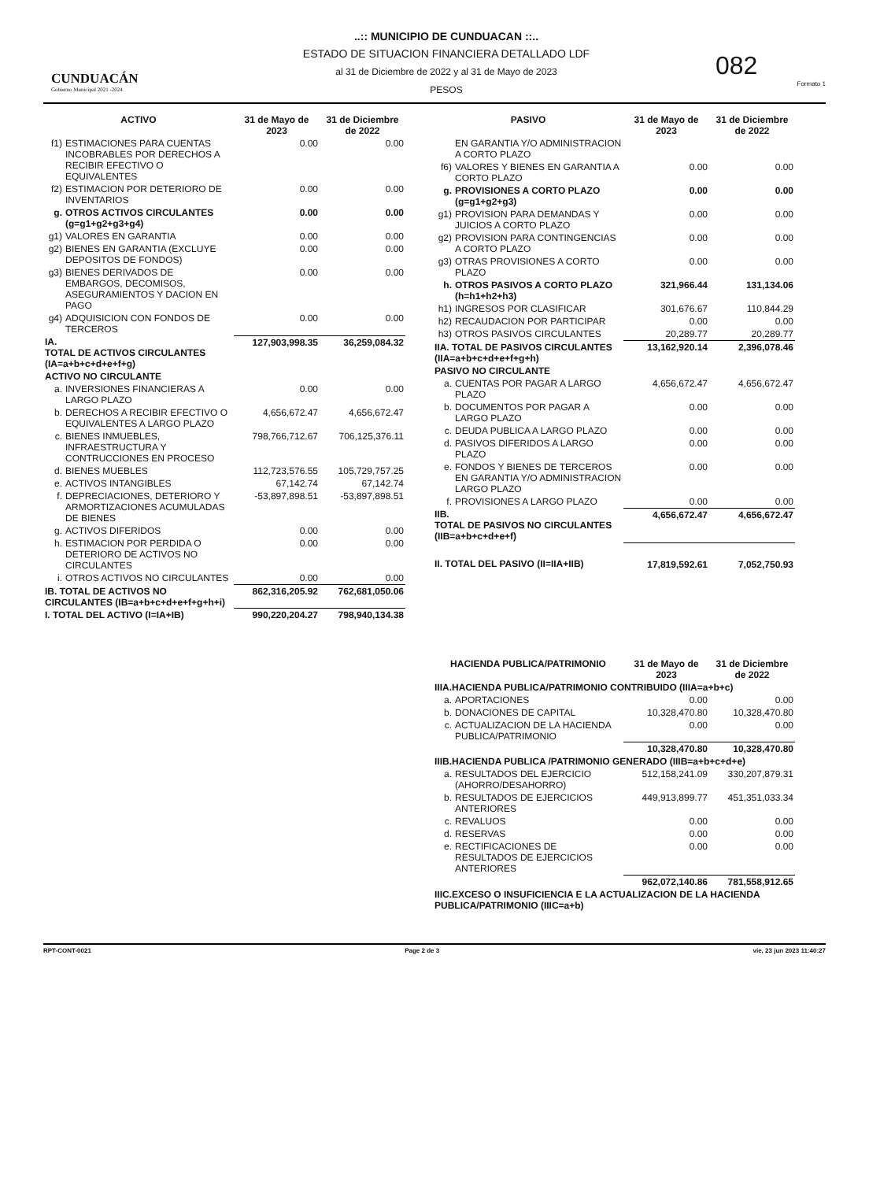CUNDUACÁN
Gobierno Municipal 2021 -2024
..:: MUNICIPIO DE CUNDUACAN ::..
ESTADO DE SITUACION FINANCIERA DETALLADO LDF
al 31 de Diciembre de 2022 y al 31 de Mayo de 2023
PESOS
082
Formato 1
| ACTIVO | | 31 de Mayo de 2023 | 31 de Diciembre de 2022 |
| --- | --- | --- | --- |
| f1) | ESTIMACIONES PARA CUENTAS INCOBRABLES POR DERECHOS A RECIBIR EFECTIVO O EQUIVALENTES | 0.00 | 0.00 |
| f2) | ESTIMACION POR DETERIORO DE INVENTARIOS | 0.00 | 0.00 |
| g. | OTROS ACTIVOS CIRCULANTES (g=g1+g2+g3+g4) | 0.00 | 0.00 |
| g1) | VALORES EN GARANTIA | 0.00 | 0.00 |
| g2) | BIENES EN GARANTIA (EXCLUYE DEPOSITOS DE FONDOS) | 0.00 | 0.00 |
| g3) | BIENES DERIVADOS DE EMBARGOS, DECOMISOS, ASEGURAMIENTOS Y DACION EN PAGO | 0.00 | 0.00 |
| g4) | ADQUISICION CON FONDOS DE TERCEROS | 0.00 | 0.00 |
| IA. TOTAL DE ACTIVOS CIRCULANTES (IA=a+b+c+d+e+f+g) | | 127,903,998.35 | 36,259,084.32 |
| ACTIVO NO CIRCULANTE | | | |
| a. | INVERSIONES FINANCIERAS A LARGO PLAZO | 0.00 | 0.00 |
| b. | DERECHOS A RECIBIR EFECTIVO O EQUIVALENTES A LARGO PLAZO | 4,656,672.47 | 4,656,672.47 |
| c. | BIENES INMUEBLES, INFRAESTRUCTURA Y CONTRUCCIONES EN PROCESO | 798,766,712.67 | 706,125,376.11 |
| d. | BIENES MUEBLES | 112,723,576.55 | 105,729,757.25 |
| e. | ACTIVOS INTANGIBLES | 67,142.74 | 67,142.74 |
| f. | DEPRECIACIONES, DETERIORO Y ARMORTIZACIONES ACUMULADAS DE BIENES | -53,897,898.51 | -53,897,898.51 |
| g. | ACTIVOS DIFERIDOS | 0.00 | 0.00 |
| h. | ESTIMACION POR PERDIDA O DETERIORO DE ACTIVOS NO CIRCULANTES | 0.00 | 0.00 |
| i. | OTROS ACTIVOS NO CIRCULANTES | 0.00 | 0.00 |
| IB. TOTAL DE ACTIVOS NO CIRCULANTES (IB=a+b+c+d+e+f+g+h+i) | | 862,316,205.92 | 762,681,050.06 |
| I. TOTAL DEL ACTIVO (I=IA+IB) | | 990,220,204.27 | 798,940,134.38 |
| PASIVO | | 31 de Mayo de 2023 | 31 de Diciembre de 2022 |
| --- | --- | --- | --- |
| | EN GARANTIA Y/O ADMINISTRACION A CORTO PLAZO | | |
| f6) | VALORES Y BIENES EN GARANTIA A CORTO PLAZO | 0.00 | 0.00 |
| g. | PROVISIONES A CORTO PLAZO (g=g1+g2+g3) | 0.00 | 0.00 |
| g1) | PROVISION PARA DEMANDAS Y JUICIOS A CORTO PLAZO | 0.00 | 0.00 |
| g2) | PROVISION PARA CONTINGENCIAS A CORTO PLAZO | 0.00 | 0.00 |
| g3) | OTRAS PROVISIONES A CORTO PLAZO | 0.00 | 0.00 |
| h. | OTROS PASIVOS A CORTO PLAZO (h=h1+h2+h3) | 321,966.44 | 131,134.06 |
| h1) | INGRESOS POR CLASIFICAR | 301,676.67 | 110,844.29 |
| h2) | RECAUDACION POR PARTICIPAR | 0.00 | 0.00 |
| h3) | OTROS PASIVOS CIRCULANTES | 20,289.77 | 20,289.77 |
| IIA. TOTAL DE PASIVOS CIRCULANTES (IIA=a+b+c+d+e+f+g+h) | | 13,162,920.14 | 2,396,078.46 |
| PASIVO NO CIRCULANTE | | | |
| a. | CUENTAS POR PAGAR A LARGO PLAZO | 4,656,672.47 | 4,656,672.47 |
| b. | DOCUMENTOS POR PAGAR A LARGO PLAZO | 0.00 | 0.00 |
| c. | DEUDA PUBLICA A LARGO PLAZO | 0.00 | 0.00 |
| d. | PASIVOS DIFERIDOS A LARGO PLAZO | 0.00 | 0.00 |
| e. | FONDOS Y BIENES DE TERCEROS EN GARANTIA Y/O ADMINISTRACION LARGO PLAZO | 0.00 | 0.00 |
| f. | PROVISIONES A LARGO PLAZO | 0.00 | 0.00 |
| IIB. TOTAL DE PASIVOS NO CIRCULANTES (IIB=a+b+c+d+e+f) | | 4,656,672.47 | 4,656,672.47 |
| II. TOTAL DEL PASIVO (II=IIA+IIB) | | 17,819,592.61 | 7,052,750.93 |
| HACIENDA PUBLICA/PATRIMONIO | | 31 de Mayo de 2023 | 31 de Diciembre de 2022 |
| --- | --- | --- | --- |
| IIIA.HACIENDA PUBLICA/PATRIMONIO CONTRIBUIDO (IIIA=a+b+c) | | | |
| a. | APORTACIONES | 0.00 | 0.00 |
| b. | DONACIONES DE CAPITAL | 10,328,470.80 | 10,328,470.80 |
| c. | ACTUALIZACION DE LA HACIENDA PUBLICA/PATRIMONIO | 0.00 | 0.00 |
| | | 10,328,470.80 | 10,328,470.80 |
| IIIB.HACIENDA PUBLICA /PATRIMONIO GENERADO (IIIB=a+b+c+d+e) | | | |
| a. | RESULTADOS DEL EJERCICIO (AHORRO/DESAHORRO) | 512,158,241.09 | 330,207,879.31 |
| b. | RESULTADOS DE EJERCICIOS ANTERIORES | 449,913,899.77 | 451,351,033.34 |
| c. | REVALUOS | 0.00 | 0.00 |
| d. | RESERVAS | 0.00 | 0.00 |
| e. | RECTIFICACIONES DE RESULTADOS DE EJERCICIOS ANTERIORES | 0.00 | 0.00 |
| | | 962,072,140.86 | 781,558,912.65 |
| IIIC.EXCESO O INSUFICIENCIA E LA ACTUALIZACION DE LA HACIENDA PUBLICA/PATRIMONIO (IIIC=a+b) | | | |
RPT-CONT-0021 Page 2 de 3 vie, 23 jun 2023 11:40:27